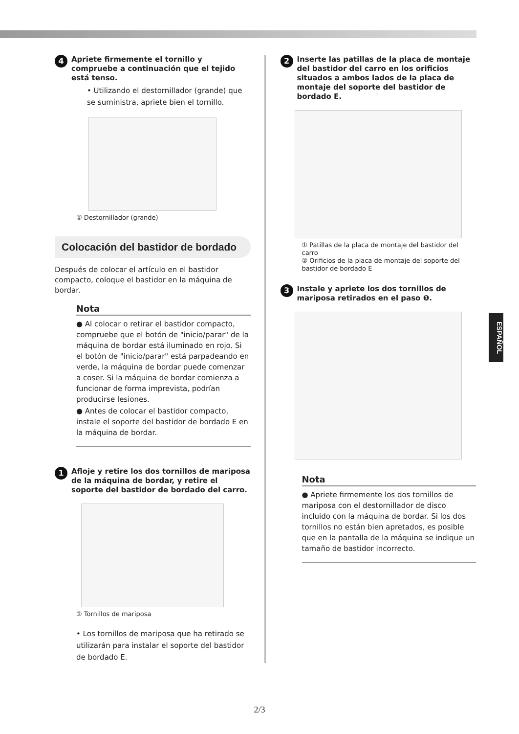4
Apriete firmemente el tornillo y compruebe a continuación que el tejido está tenso.
• Utilizando el destornillador (grande) que se suministra, apriete bien el tornillo.
① Destornillador (grande)
Colocación del bastidor de bordado
Después de colocar el artículo en el bastidor compacto, coloque el bastidor en la máquina de bordar.
Nota
● Al colocar o retirar el bastidor compacto, compruebe que el botón de "inicio/parar" de la máquina de bordar está iluminado en rojo. Si el botón de "inicio/parar" está parpadeando en verde, la máquina de bordar puede comenzar a coser. Si la máquina de bordar comienza a funcionar de forma imprevista, podrían producirse lesiones.
● Antes de colocar el bastidor compacto, instale el soporte del bastidor de bordado E en la máquina de bordar.
1
Afloje y retire los dos tornillos de mariposa de la máquina de bordar, y retire el soporte del bastidor de bordado del carro.
① Tornillos de mariposa
• Los tornillos de mariposa que ha retirado se utilizarán para instalar el soporte del bastidor de bordado E.
2
Inserte las patillas de la placa de montaje del bastidor del carro en los orificios situados a ambos lados de la placa de montaje del soporte del bastidor de bordado E.
① Patillas de la placa de montaje del bastidor del carro
② Orificios de la placa de montaje del soporte del bastidor de bordado E
3
Instale y apriete los dos tornillos de mariposa retirados en el paso ❶.
Nota
● Apriete firmemente los dos tornillos de mariposa con el destornillador de disco incluido con la máquina de bordar. Si los dos tornillos no están bien apretados, es posible que en la pantalla de la máquina se indique un tamaño de bastidor incorrecto.
ESPAÑOL
2/3